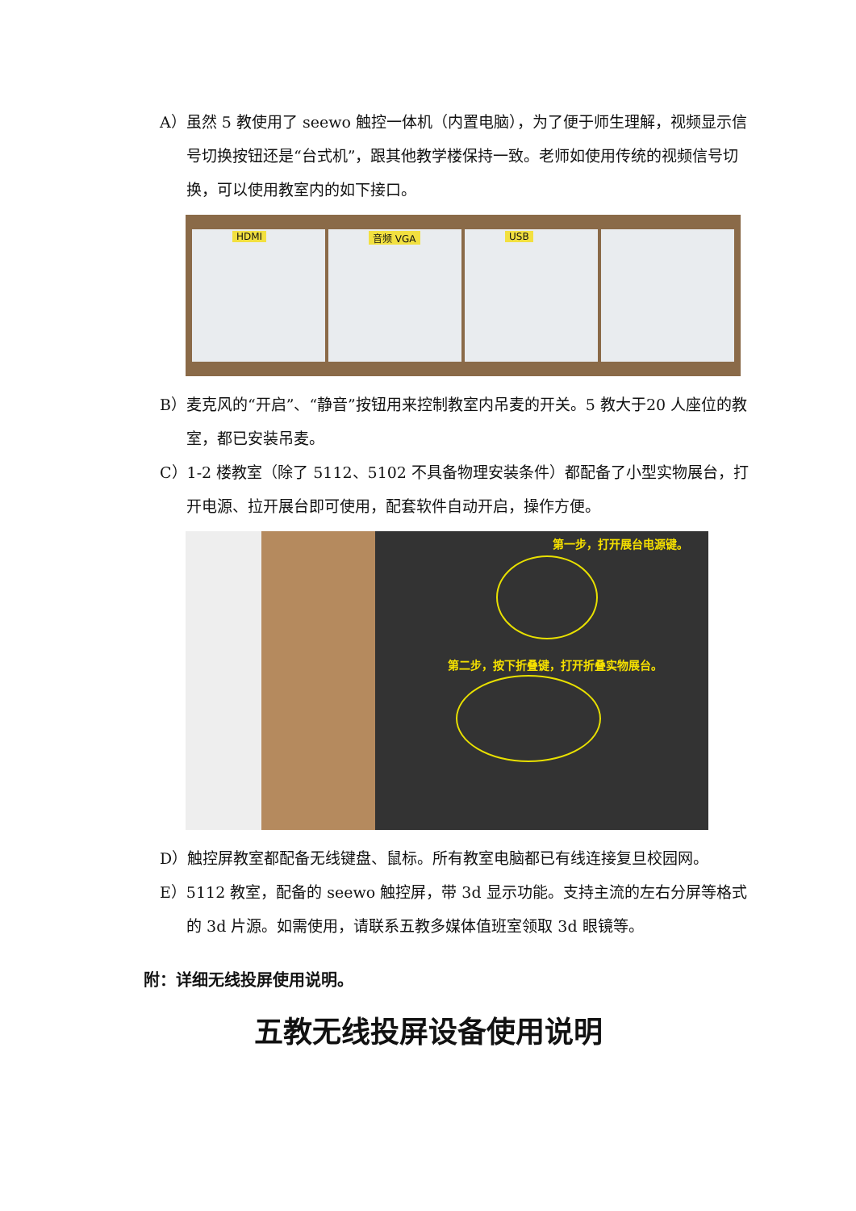A）虽然 5 教使用了 seewo 触控一体机（内置电脑），为了便于师生理解，视频显示信号切换按钮还是“台式机”，跟其他教学楼保持一致。老师如使用传统的视频信号切换，可以使用教室内的如下接口。
HDMI 音频 VGA USB
B）麦克风的“开启”、“静音”按钮用来控制教室内吊麦的开关。5 教大于20 人座位的教室，都已安装吊麦。
C）1-2 楼教室（除了 5112、5102 不具备物理安装条件）都配备了小型实物展台，打开电源、拉开展台即可使用，配套软件自动开启，操作方便。
第一步，打开展台电源键。
第二步，按下折叠键，打开折叠实物展台。
D）触控屏教室都配备无线键盘、鼠标。所有教室电脑都已有线连接复旦校园网。
E）5112 教室，配备的 seewo 触控屏，带 3d 显示功能。支持主流的左右分屏等格式的 3d 片源。如需使用，请联系五教多媒体值班室领取 3d 眼镜等。
附：详细无线投屏使用说明。
五教无线投屏设备使用说明